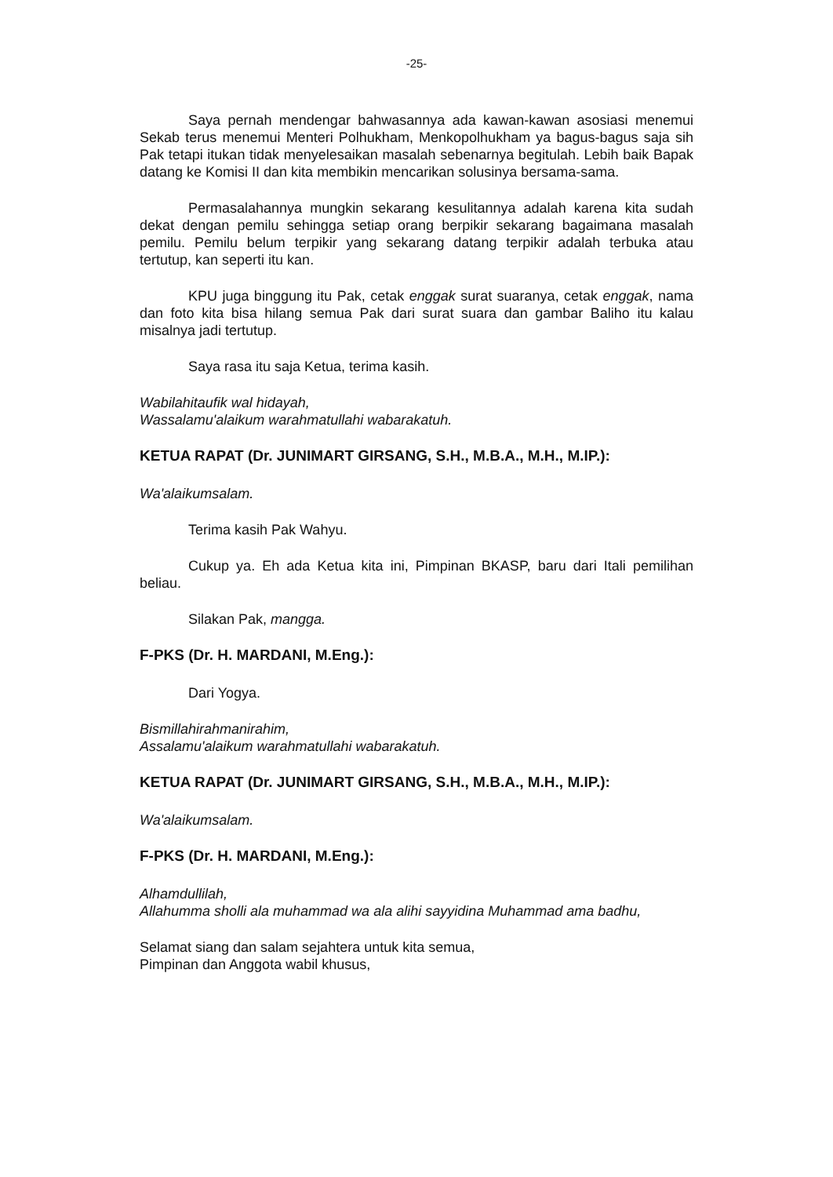-25-
Saya pernah mendengar bahwasannya ada kawan-kawan asosiasi menemui Sekab terus menemui Menteri Polhukham, Menkopolhukham ya bagus-bagus saja sih Pak tetapi itukan tidak menyelesaikan masalah sebenarnya begitulah. Lebih baik Bapak datang ke Komisi II dan kita membikin mencarikan solusinya bersama-sama.
Permasalahannya mungkin sekarang kesulitannya adalah karena kita sudah dekat dengan pemilu sehingga setiap orang berpikir sekarang bagaimana masalah pemilu. Pemilu belum terpikir yang sekarang datang terpikir adalah terbuka atau tertutup, kan seperti itu kan.
KPU juga binggung itu Pak, cetak enggak surat suaranya, cetak enggak, nama dan foto kita bisa hilang semua Pak dari surat suara dan gambar Baliho itu kalau misalnya jadi tertutup.
Saya rasa itu saja Ketua, terima kasih.
Wabilahitaufik wal hidayah,
Wassalamu'alaikum warahmatullahi wabarakatuh.
KETUA RAPAT (Dr. JUNIMART GIRSANG, S.H., M.B.A., M.H., M.IP.):
Wa'alaikumsalam.
Terima kasih Pak Wahyu.
Cukup ya. Eh ada Ketua kita ini, Pimpinan BKASP, baru dari Itali pemilihan beliau.
Silakan Pak, mangga.
F-PKS (Dr. H. MARDANI, M.Eng.):
Dari Yogya.
Bismillahirahmanirahim,
Assalamu'alaikum warahmatullahi wabarakatuh.
KETUA RAPAT (Dr. JUNIMART GIRSANG, S.H., M.B.A., M.H., M.IP.):
Wa'alaikumsalam.
F-PKS (Dr. H. MARDANI, M.Eng.):
Alhamdullilah,
Allahumma sholli ala muhammad wa ala alihi sayyidina Muhammad ama badhu,
Selamat siang dan salam sejahtera untuk kita semua,
Pimpinan dan Anggota wabil khusus,